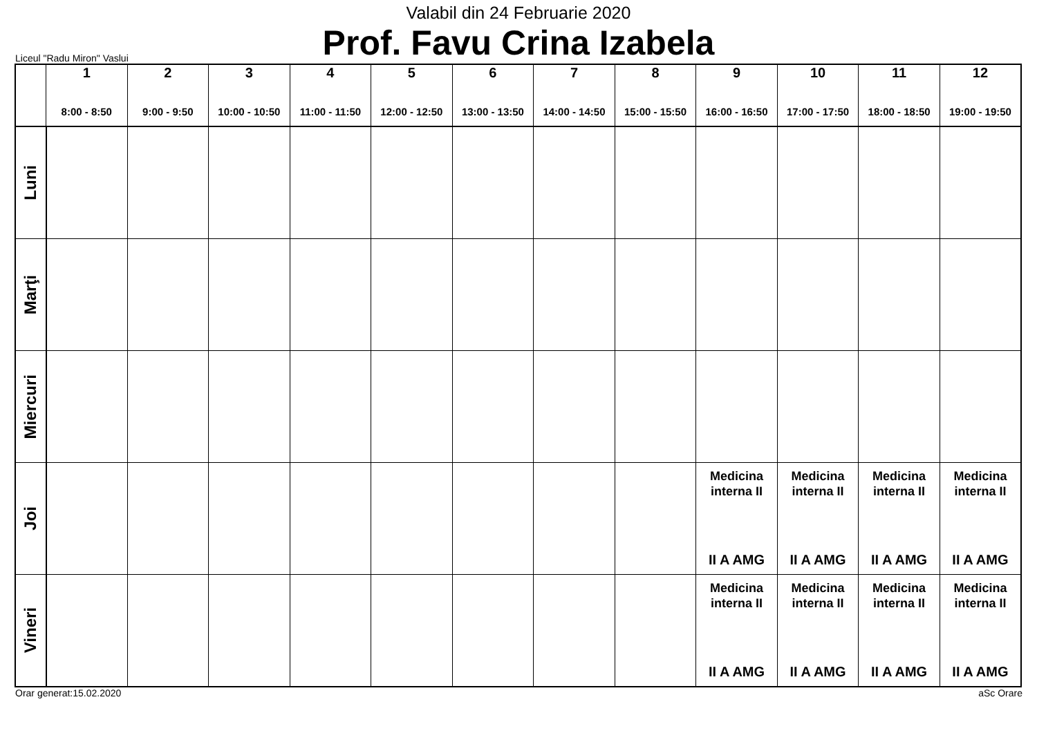Valabil din 24 Februarie 2020
Prof. Favu Crina Izabela
Liceul "Radu Miron" Vaslui
| | 1 8:00 - 8:50 | 2 9:00 - 9:50 | 3 10:00 - 10:50 | 4 11:00 - 11:50 | 5 12:00 - 12:50 | 6 13:00 - 13:50 | 7 14:00 - 14:50 | 8 15:00 - 15:50 | 9 16:00 - 16:50 | 10 17:00 - 17:50 | 11 18:00 - 18:50 | 12 19:00 - 19:50 |
| --- | --- | --- | --- | --- | --- | --- | --- | --- | --- | --- | --- | --- |
| Luni | | | | | | | | | | | | |
| Marţi | | | | | | | | | | | | |
| Miercuri | | | | | | | | | | | | |
| Joi | | | | | | | | | Medicina interna II II A AMG | Medicina interna II II A AMG | Medicina interna II II A AMG | Medicina interna II II A AMG |
| Vineri | | | | | | | | | Medicina interna II II A AMG | Medicina interna II II A AMG | Medicina interna II II A AMG | Medicina interna II II A AMG |
Orar generat:15.02.2020 aSc Orare